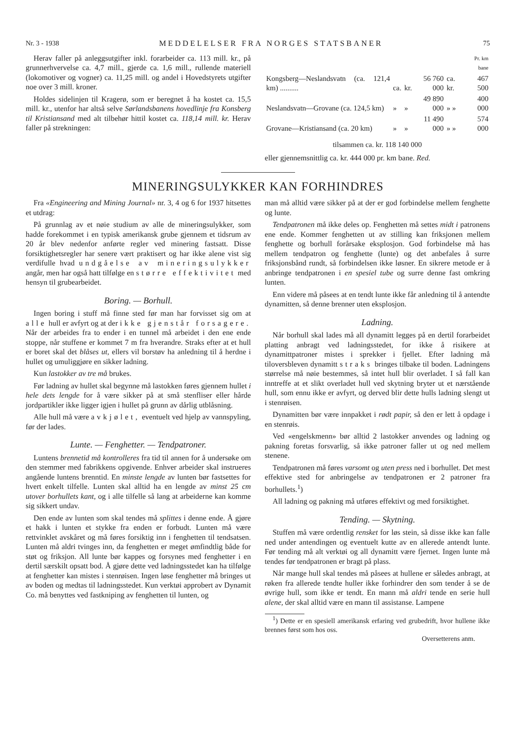Nr. 3 - 1938 MEDDELELSER FRA NORGES STATSBANER 75
Herav faller på anleggsutgifter inkl. forarbeider ca. 113 mill. kr., på grunnerhvervelse ca. 4,7 mill., gjerde ca. 1,6 mill., rullende materiell (lokomotiver og vogner) ca. 11,25 mill. og andel i Hovedstyrets utgifter noe over 3 mill. kroner.
Holdes sidelinjen til Kragerø, som er beregnet å ha kostet ca. 15,5 mill. kr., utenfor har altså selve Sørlandsbanens hovedlinje fra Konsberg til Kristiansand med alt tilbehør hittil kostet ca. 118,14 mill. kr. Herav faller på strekningen:
| | | | | | Pr. km bane |
| Kongsberg—Neslandsvatn (ca. 121,4 km) .......... | ca. | kr. | 56 760 000 | ca. kr. | 467 500 |
| Neslandsvatn—Grovane (ca. 124,5 km) | » | » | 49 890 000 | » » | 400 000 |
| Grovane—Kristiansand (ca. 20 km) | » | » | 11 490 000 | » » | 574 000 |
| tilsammen ca. kr. 118 140 000 | | | | | |
eller gjennemsnittlig ca. kr. 444 000 pr. km bane. Red.
MINERINGSULYKKER KAN FORHINDRES
Fra «Engineering and Mining Journal» nr. 3, 4 og 6 for 1937 hitsettes et utdrag:
På grunnlag av et nøie studium av alle de mineringsulykker, som hadde forekommet i en typisk amerikansk grube gjennem et tidsrum av 20 år blev nedenfor anførte regler ved minering fastsatt. Disse forsiktighetsregler har senere vært praktisert og har ikke alene vist sig verdifulle hvad undgåelse av mineringsulykker angår, men har også hatt tilfølge en større effektivitet med hensyn til grubearbeidet.
Boring. — Borhull.
Ingen boring i stuff må finne sted før man har forvisset sig om at alle hull er avfyrt og at der ikke gjenstår forsagere. Når der arbeides fra to ender i en tunnel må arbeidet i den ene ende stoppe, når stuffene er kommet 7 m fra hverandre. Straks efter at et hull er boret skal det blåses ut, ellers vil borstøv ha anledning til å herdne i hullet og umuliggjøre en sikker ladning.
Kun lastokker av tre må brukes.
Før ladning av hullet skal begynne må lastokken føres gjennem hullet i hele dets lengde for å være sikker på at små stenfliser eller hårde jordpartikler ikke ligger igjen i hullet på grunn av dårlig utblåsning.
Alle hull må være avkjølet, eventuelt ved hjelp av vannspyling, før der lades.
Lunte. — Fenghetter. — Tendpatroner.
Luntens brennetid må kontrolleres fra tid til annen for å undersøke om den stemmer med fabrikkens opgivende. Enhver arbeider skal instrueres angående luntens brenntid. En minste lengde av lunten bør fastsettes for hvert enkelt tilfelle. Lunten skal alltid ha en lengde av minst 25 cm utover borhullets kant, og i alle tilfelle så lang at arbeiderne kan komme sig sikkert undav.
Den ende av lunten som skal tendes må splittes i denne ende. Å gjøre et hakk i lunten et stykke fra enden er forbudt. Lunten må være rettvinklet avskåret og må føres forsiktig inn i fenghetten til tendsatsen. Lunten må aldri tvinges inn, da fenghetten er meget ømfindtlig både for støt og friksjon. All lunte bør kappes og forsynes med fenghetter i en dertil særskilt opsatt bod. Å gjøre dette ved ladningsstedet kan ha tilfølge at fenghetter kan mistes i stenrøisen. Ingen løse fenghetter må bringes ut av boden og medtas til ladningsstedet. Kun verktøi approbert av Dynamit Co. må benyttes ved fastkniping av fenghetten til lunten, og
man må alltid være sikker på at der er god forbindelse mellem fenghette og lunte.
Tendpatronen må ikke deles op. Fenghetten må settes midt i patronens ene ende. Kommer fenghetten ut av stilling kan friksjonen mellem fenghette og borhull forårsake eksplosjon. God forbindelse må has mellem tendpatron og fenghette (lunte) og det anbefales å surre friksjonsbånd rundt, så forbindelsen ikke løsner. En sikrere metode er å anbringe tendpatronen i en spesiel tube og surre denne fast omkring lunten.
Enn videre må påsees at en tendt lunte ikke får anledning til å antendte dynamitten, så denne brenner uten eksplosjon.
Ladning.
Når borhull skal lades må all dynamitt legges på en dertil forarbeidet platting anbragt ved ladningsstedet, for ikke å risikere at dynamittpatroner mistes i sprekker i fjellet. Efter ladning må tiloversbleven dynamitt straks bringes tilbake til boden. Ladningens størrelse må nøie bestemmes, så intet hull blir overladet. I så fall kan inntreffe at et slikt overladet hull ved skytning bryter ut et nærstående hull, som ennu ikke er avfyrt, og derved blir dette hulls ladning slengt ut i stenrøisen.
Dynamitten bør være innpakket i rødt papir, så den er lett å opdage i en stenrøis.
Ved «engelskmenn» bør alltid 2 lastokker anvendes og ladning og pakning foretas forsvarlig, så ikke patroner faller ut og ned mellem stenene.
Tendpatronen må føres varsomt og uten press ned i borhullet. Det mest effektive sted for anbringelse av tendpatronen er 2 patroner fra borhullets.<sup>1</sup>)
All ladning og pakning må utføres effektivt og med forsiktighet.
Tending. — Skytning.
Stuffen må være ordentlig rensket for løs stein, så disse ikke kan falle ned under antendingen og eventuelt kutte av en allerede antendt lunte. Før tending må alt verktøi og all dynamitt være fjernet. Ingen lunte må tendes før tendpatronen er bragt på plass.
Når mange hull skal tendes må påsees at hullene er således anbragt, at røken fra allerede tendte huller ikke forhindrer den som tender å se de øvrige hull, som ikke er tendt. En mann må aldri tende en serie hull alene, der skal alltid være en mann til assistanse. Lampene
<sup>1</sup>) Dette er en spesiell amerikansk erfaring ved grubedrift, hvor hullene ikke brennes først som hos oss.
Oversetterens anm.